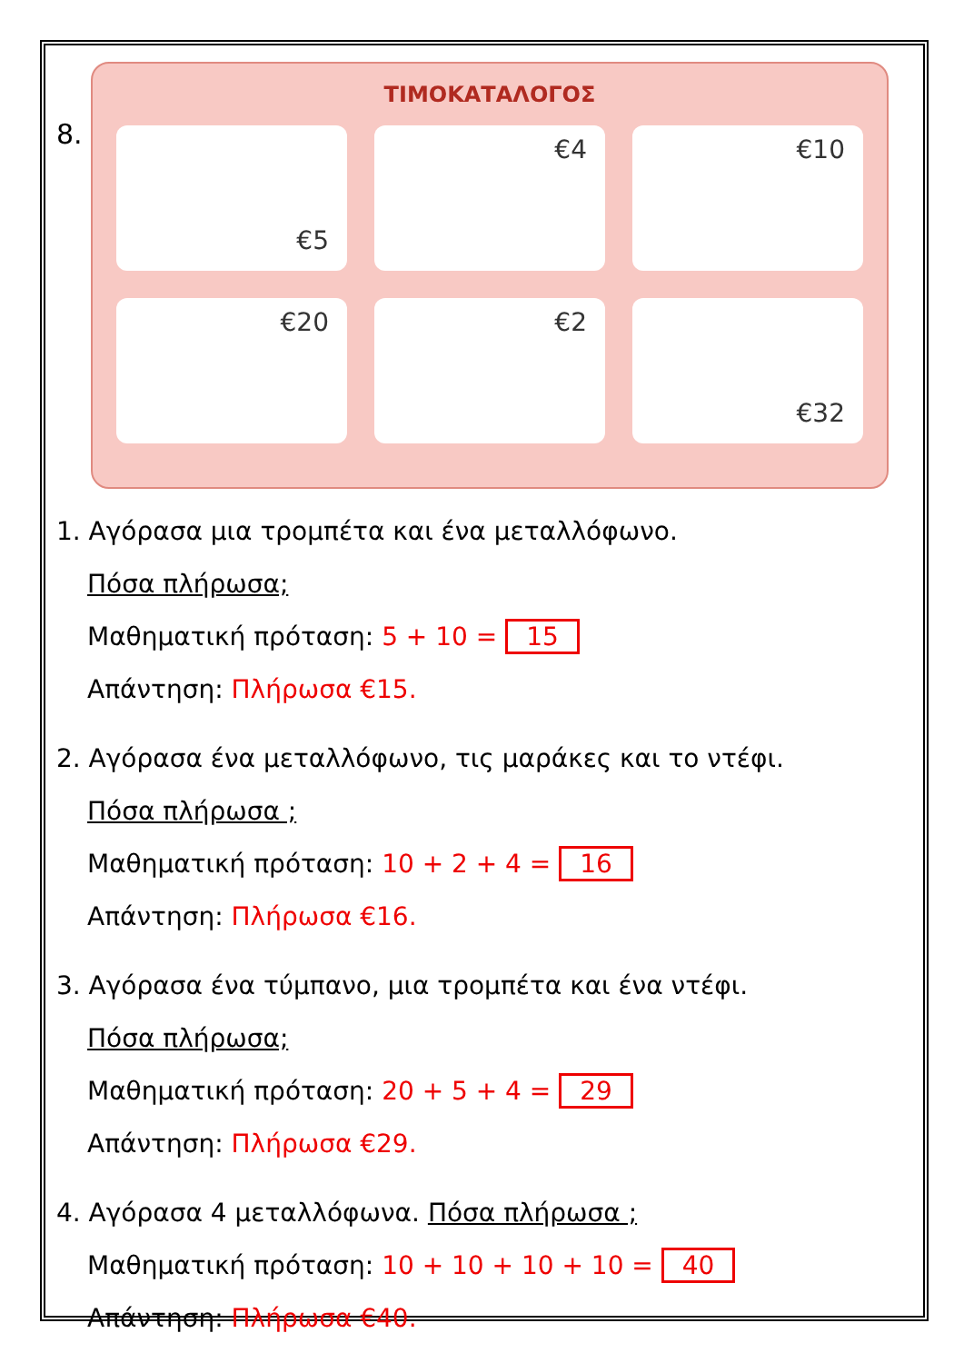8.
ΤΙΜΟΚΑΤΑΛΟΓΟΣ
€5
€4
€10
€20
€2
€32
1. Αγόρασα μια τρομπέτα και ένα μεταλλόφωνο.
Πόσα πλήρωσα;
Μαθηματική πρόταση: 5 + 10 = 15
Απάντηση: Πλήρωσα €15.
2. Αγόρασα ένα μεταλλόφωνο, τις μαράκες και το ντέφι.
Πόσα πλήρωσα ;
Μαθηματική πρόταση: 10 + 2 + 4 = 16
Απάντηση: Πλήρωσα €16.
3. Αγόρασα ένα τύμπανο, μια τρομπέτα και ένα ντέφι.
Πόσα πλήρωσα;
Μαθηματική πρόταση: 20 + 5 + 4 = 29
Απάντηση: Πλήρωσα €29.
4. Αγόρασα 4 μεταλλόφωνα. Πόσα πλήρωσα ;
Μαθηματική πρόταση: 10 + 10 + 10 + 10 = 40
Απάντηση: Πλήρωσα €40.